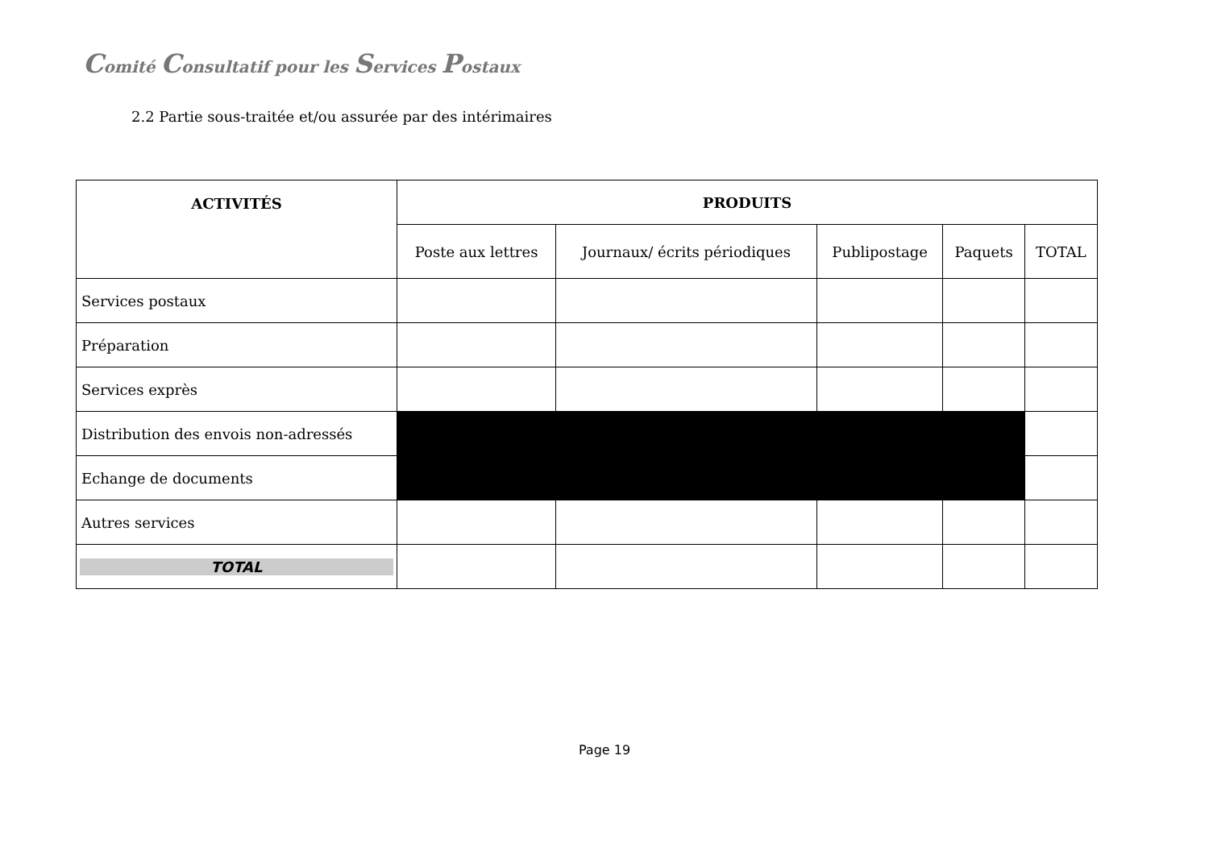Comité Consultatif pour les Services Postaux
2.2 Partie sous-traitée et/ou assurée par des intérimaires
| ACTIVITÉS | PRODUITS | | | | |
| --- | --- | --- | --- | --- | --- |
| | Poste aux lettres | Journaux/ écrits périodiques | Publipostage | Paquets | TOTAL |
| Services postaux | | | | | |
| Préparation | | | | | |
| Services exprès | | | | | |
| Distribution des envois non-adressés | | | | | |
| Echange de documents | | | | | |
| Autres services | | | | | |
| TOTAL | | | | | |
Page 19